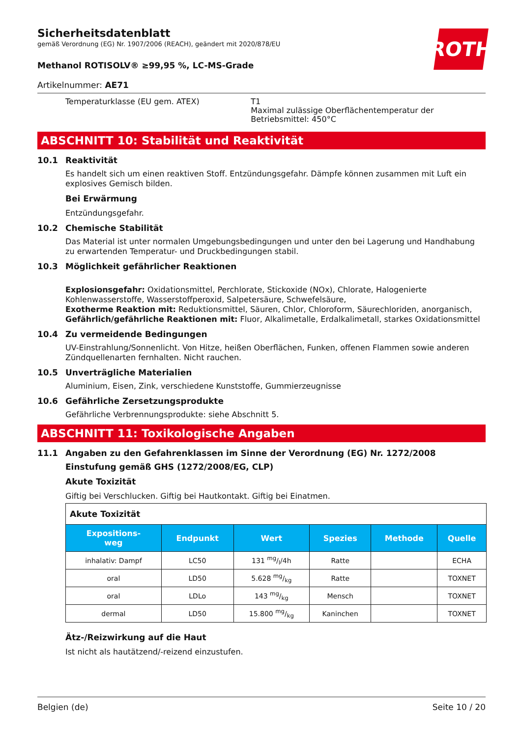ROTH
Sicherheitsdatenblatt
gemäß Verordnung (EG) Nr. 1907/2006 (REACH), geändert mit 2020/878/EU
Methanol ROTISOLV® ≥99,95 %, LC-MS-Grade
Artikelnummer: AE71
Temperaturklasse (EU gem. ATEX) T1
Maximal zulässige Oberflächentemperatur der Betriebsmittel: 450°C
ABSCHNITT 10: Stabilität und Reaktivität
10.1 Reaktivität
Es handelt sich um einen reaktiven Stoff. Entzündungsgefahr. Dämpfe können zusammen mit Luft ein explosives Gemisch bilden.
Bei Erwärmung
Entzündungsgefahr.
10.2 Chemische Stabilität
Das Material ist unter normalen Umgebungsbedingungen und unter den bei Lagerung und Handhabung zu erwartenden Temperatur- und Druckbedingungen stabil.
10.3 Möglichkeit gefährlicher Reaktionen
Explosionsgefahr: Oxidationsmittel, Perchlorate, Stickoxide (NOx), Chlorate, Halogenierte Kohlenwasserstoffe, Wasserstoffperoxid, Salpetersäure, Schwefelsäure,
Exotherme Reaktion mit: Reduktionsmittel, Säuren, Chlor, Chloroform, Säurechloriden, anorganisch,
Gefährlich/gefährliche Reaktionen mit: Fluor, Alkalimetalle, Erdalkalimetall, starkes Oxidationsmittel
10.4 Zu vermeidende Bedingungen
UV-Einstrahlung/Sonnenlicht. Von Hitze, heißen Oberflächen, Funken, offenen Flammen sowie anderen Zündquellenarten fernhalten. Nicht rauchen.
10.5 Unverträgliche Materialien
Aluminium, Eisen, Zink, verschiedene Kunststoffe, Gummierzeugnisse
10.6 Gefährliche Zersetzungsprodukte
Gefährliche Verbrennungsprodukte: siehe Abschnitt 5.
ABSCHNITT 11: Toxikologische Angaben
11.1 Angaben zu den Gefahrenklassen im Sinne der Verordnung (EG) Nr. 1272/2008
Einstufung gemäß GHS (1272/2008/EG, CLP)
Akute Toxizität
Giftig bei Verschlucken. Giftig bei Hautkontakt. Giftig bei Einatmen.
| Akute Toxizität | | | | | |
| Expositions- weg | Endpunkt | Wert | Spezies | Methode | Quelle |
| inhalativ: Dampf | LC50 | 131 mg/l/4h | Ratte | | ECHA |
| oral | LD50 | 5.628 mg/kg | Ratte | | TOXNET |
| oral | LDLo | 143 mg/kg | Mensch | | TOXNET |
| dermal | LD50 | 15.800 mg/kg | Kaninchen | | TOXNET |
Ätz-/Reizwirkung auf die Haut
Ist nicht als hautätzend/-reizend einzustufen.
Belgien (de) Seite 10 / 20